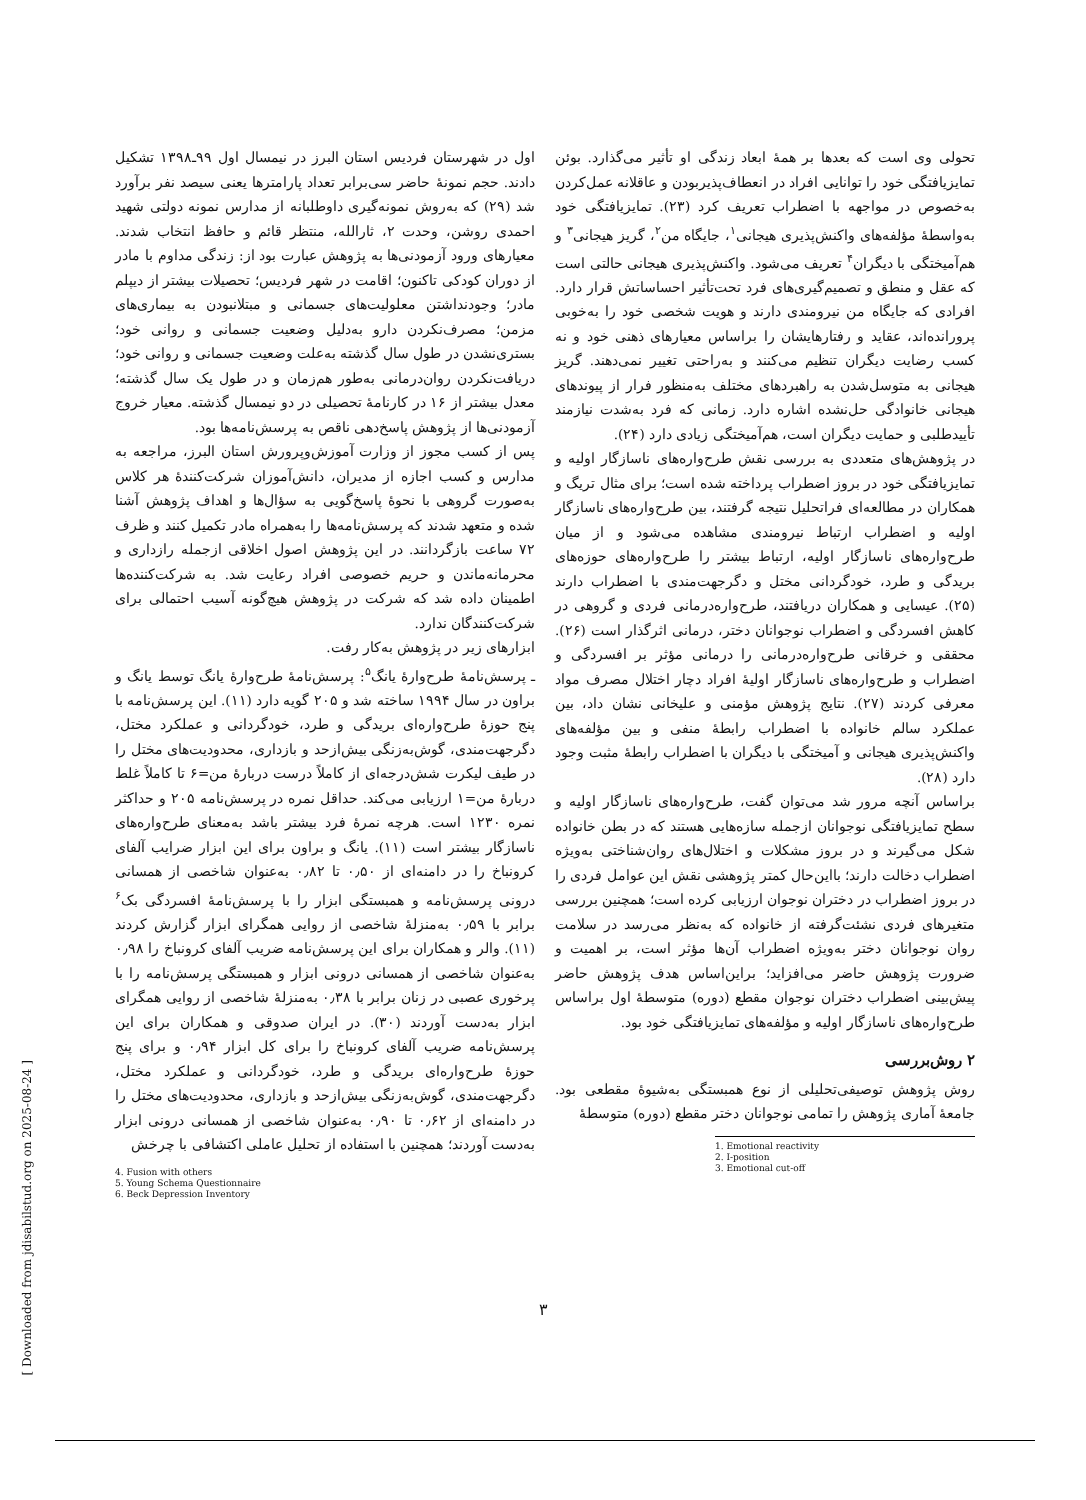تحولی وی است که بعدها بر همهٔ ابعاد زندگی او تأثیر می‌گذارد. بوئن تمایزیافتگی خود را توانایی افراد در انعطاف‌پذیربودن و عاقلانه عمل‌کردن به‌خصوص در مواجهه با اضطراب تعریف کرد (۲۳). تمایزیافتگی خود به‌واسطهٔ مؤلفه‌های واکنش‌پذیری هیجانی<sup>۱</sup>، جایگاه من<sup>۲</sup>، گریز هیجانی<sup>۳</sup> و هم‌آمیختگی با دیگران<sup>۴</sup> تعریف می‌شود. واکنش‌پذیری هیجانی حالتی است که عقل و منطق و تصمیم‌گیری‌های فرد تحت‌تأثیر احساساتش قرار دارد. افرادی که جایگاه من نیرومندی دارند و هویت شخصی خود را به‌خوبی پرورانده‌اند، عقاید و رفتارهایشان را براساس معیارهای ذهنی خود و نه کسب رضایت دیگران تنظیم می‌کنند و به‌راحتی تغییر نمی‌دهند. گریز هیجانی به متوسل‌شدن به راهبردهای مختلف به‌منظور فرار از پیوندهای هیجانی خانوادگی حل‌نشده اشاره دارد. زمانی که فرد به‌شدت نیازمند تأییدطلبی و حمایت دیگران است، هم‌آمیختگی زیادی دارد (۲۴).
در پژوهش‌های متعددی به بررسی نقش طرح‌واره‌های ناسازگار اولیه و تمایزیافتگی خود در بروز اضطراب پرداخته شده است؛ برای مثال تریگ و همکاران در مطالعه‌ای فراتحلیل نتیجه گرفتند، بین طرح‌واره‌های ناسازگار اولیه و اضطراب ارتباط نیرومندی مشاهده می‌شود و از میان طرح‌واره‌های ناسازگار اولیه، ارتباط بیشتر را طرح‌واره‌های حوزه‌های بریدگی و طرد، خودگردانی مختل و دگرجهت‌مندی با اضطراب دارند (۲۵). عیسایی و همکاران دریافتند، طرح‌واره‌درمانی فردی و گروهی در کاهش افسردگی و اضطراب نوجوانان دختر، درمانی اثرگذار است (۲۶). محققی و خرقانی طرح‌واره‌درمانی را درمانی مؤثر بر افسردگی و اضطراب و طرح‌واره‌های ناسازگار اولیهٔ افراد دچار اختلال مصرف مواد معرفی کردند (۲۷). نتایج پژوهش مؤمنی و علیخانی نشان داد، بین عملکرد سالم خانواده با اضطراب رابطهٔ منفی و بین مؤلفه‌های واکنش‌پذیری هیجانی و آمیختگی با دیگران با اضطراب رابطهٔ مثبت وجود دارد (۲۸).
براساس آنچه مرور شد می‌توان گفت، طرح‌واره‌های ناسازگار اولیه و سطح تمایزیافتگی نوجوانان ازجمله سازه‌هایی هستند که در بطن خانواده شکل می‌گیرند و در بروز مشکلات و اختلال‌های روان‌شناختی به‌ویژه اضطراب دخالت دارند؛ بااین‌حال کمتر پژوهشی نقش این عوامل فردی را در بروز اضطراب در دختران نوجوان ارزیابی کرده است؛ همچنین بررسی متغیرهای فردی نشئت‌گرفته از خانواده که به‌نظر می‌رسد در سلامت روان نوجوانان دختر به‌ویژه اضطراب آن‌ها مؤثر است، بر اهمیت و ضرورت پژوهش حاضر می‌افزاید؛ براین‌اساس هدف پژوهش حاضر پیش‌بینی اضطراب دختران نوجوان مقطع (دوره) متوسطهٔ اول براساس طرح‌واره‌های ناسازگار اولیه و مؤلفه‌های تمایزیافتگی خود بود.
۲ روش‌بررسی
روش پژوهش توصیفی‌تحلیلی از نوع همبستگی به‌شیوهٔ مقطعی بود. جامعهٔ آماری پژوهش را تمامی نوجوانان دختر مقطع (دوره) متوسطهٔ
1. Emotional reactivity
2. I-position
3. Emotional cut-off
اول در شهرستان فردیس استان البرز در نیمسال اول ۹۹ـ۱۳۹۸ تشکیل دادند. حجم نمونهٔ حاضر سی‌برابر تعداد پارامترها یعنی سیصد نفر برآورد شد (۲۹) که به‌روش نمونه‌گیری داوطلبانه از مدارس نمونه دولتی شهید احمدی روشن، وحدت ۲، ثارالله، منتظر قائم و حافظ انتخاب شدند. معیارهای ورود آزمودنی‌ها به پژوهش عبارت بود از: زندگی مداوم با مادر از دوران کودکی تاکنون؛ اقامت در شهر فردیس؛ تحصیلات بیشتر از دیپلم مادر؛ وجودنداشتن معلولیت‌های جسمانی و مبتلانبودن به بیماری‌های مزمن؛ مصرف‌نکردن دارو به‌دلیل وضعیت جسمانی و روانی خود؛ بستری‌نشدن در طول سال گذشته به‌علت وضعیت جسمانی و روانی خود؛ دریافت‌نکردن روان‌درمانی به‌طور هم‌زمان و در طول یک سال گذشته؛ معدل بیشتر از ۱۶ در کارنامهٔ تحصیلی در دو نیمسال گذشته. معیار خروج آزمودنی‌ها از پژوهش پاسخ‌دهی ناقص به پرسش‌نامه‌ها بود.
پس از کسب مجوز از وزارت آموزش‌وپرورش استان البرز، مراجعه به مدارس و کسب اجازه از مدیران، دانش‌آموزان شرکت‌کنندهٔ هر کلاس به‌صورت گروهی با نحوهٔ پاسخ‌گویی به سؤال‌ها و اهداف پژوهش آشنا شده و متعهد شدند که پرسش‌نامه‌ها را به‌همراه مادر تکمیل کنند و ظرف ۷۲ ساعت بازگردانند. در این پژوهش اصول اخلاقی ازجمله رازداری و محرمانه‌ماندن و حریم خصوصی افراد رعایت شد. به شرکت‌کننده‌ها اطمینان داده شد که شرکت در پژوهش هیچ‌گونه آسیب احتمالی برای شرکت‌کنندگان ندارد.
ابزارهای زیر در پژوهش به‌کار رفت.
ـ پرسش‌نامهٔ طرح‌وارهٔ یانگ<sup>۵</sup>: پرسش‌نامهٔ طرح‌وارهٔ یانگ توسط یانگ و براون در سال ۱۹۹۴ ساخته شد و ۲۰۵ گویه دارد (۱۱). این پرسش‌نامه با پنج حوزهٔ طرح‌واره‌ای بریدگی و طرد، خودگردانی و عملکرد مختل، دگرجهت‌مندی، گوش‌به‌زنگی بیش‌ازحد و بازداری، محدودیت‌های مختل را در طیف لیکرت شش‌درجه‌ای از کاملاً درست دربارهٔ من=۶ تا کاملاً غلط دربارهٔ من=۱ ارزیابی می‌کند. حداقل نمره در پرسش‌نامه ۲۰۵ و حداکثر نمره ۱۲۳۰ است. هرچه نمرهٔ فرد بیشتر باشد به‌معنای طرح‌واره‌های ناسازگار بیشتر است (۱۱). یانگ و براون برای این ابزار ضرایب آلفای کرونباخ را در دامنه‌ای از ۰٫۵۰ تا ۰٫۸۲ به‌عنوان شاخصی از همسانی درونی پرسش‌نامه و همبستگی ابزار را با پرسش‌نامهٔ افسردگی بک<sup>۶</sup> برابر با ۰٫۵۹ به‌منزلهٔ شاخصی از روایی همگرای ابزار گزارش کردند (۱۱). والر و همکاران برای این پرسش‌نامه ضریب آلفای کرونباخ را ۰٫۹۸ به‌عنوان شاخصی از همسانی درونی ابزار و همبستگی پرسش‌نامه را با پرخوری عصبی در زنان برابر با ۰٫۳۸ به‌منزلهٔ شاخصی از روایی همگرای ابزار به‌دست آوردند (۳۰). در ایران صدوقی و همکاران برای این پرسش‌نامه ضریب آلفای کرونباخ را برای کل ابزار ۰٫۹۴ و برای پنج حوزهٔ طرح‌واره‌ای بریدگی و طرد، خودگردانی و عملکرد مختل، دگرجهت‌مندی، گوش‌به‌زنگی بیش‌ازحد و بازداری، محدودیت‌های مختل را در دامنه‌ای از ۰٫۶۲ تا ۰٫۹۰ به‌عنوان شاخصی از همسانی درونی ابزار به‌دست آوردند؛ همچنین با استفاده از تحلیل عاملی اکتشافی با چرخش
4. Fusion with others
5. Young Schema Questionnaire
6. Beck Depression Inventory
۳
[ Downloaded from jdisabilstud.org on 2025-08-24 ]